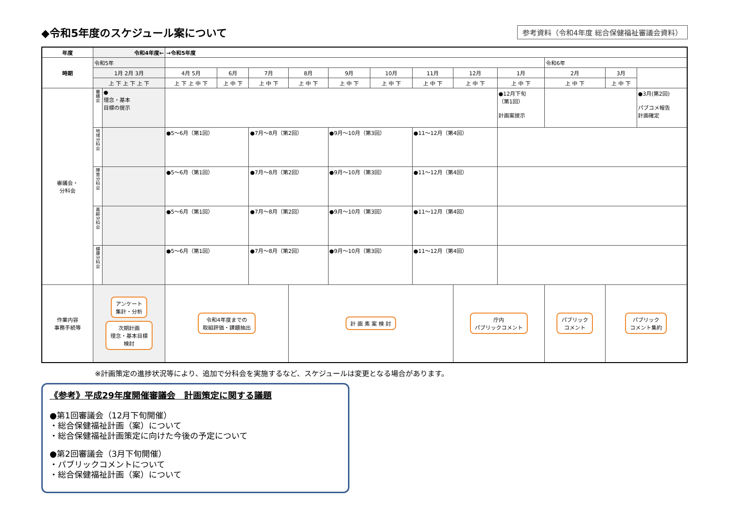◆令和5年度のスケジュール案について
参考資料（令和4年度 総合保健福祉審議会資料）
| 年度 | 令和4年度← | | →令和5年度 | | | | | | | | | | | |
| --- | --- | --- | --- | --- | --- | --- | --- | --- | --- | --- | --- | --- | --- | --- |
| 時期 | 令和5年 | | | | | | | | | | | 令和6年 | | |
| | 1月 2月 3月 | | 4月 5月 | 6月 | 7月 | 8月 | 9月 | 10月 | 11月 | 12月 | 1月 | 2月 | 3月 | |
| | 上 下 上 下 上 下 | | 上 下 上 中 下 | 上 中 下 | 上 中 下 | 上 中 下 | 上 中 下 | 上 中 下 | 上 中 下 | 上 中 下 | 上 中 下 | 上 中 下 | 上 中 下 | |
| 審議会・ 分科会 | 審議会 | ● 理念・基本 目標の提示 | | | | | | | | | ●12月下旬 （第1回） 計画案提示 | | | ●3月(第2回) パブコメ報告 計画確定 |
| | 地域分科会 | | ●5～6月（第1回） | | ●7月～8月（第2回） | | ●9月～10月（第3回） | | ●11～12月（第4回） | | | | | |
| | 障害分科会 | | ●5～6月（第1回） | | ●7月～8月（第2回） | | ●9月～10月（第3回） | | ●11～12月（第4回） | | | | | |
| | 高齢分科会 | | ●5～6月（第1回） | | ●7月～8月（第2回） | | ●9月～10月（第3回） | | ●11～12月（第4回） | | | | | |
| | 健康分科会 | | ●5～6月（第1回） | | ●7月～8月（第2回） | | ●9月～10月（第3回） | | ●11～12月（第4回） | | | | | |
| 作業内容 事務手続等 | アンケート 集計・分析 次期計画 理念・基本目標 検討 | | 令和4年度までの 取組評価・課題抽出 | | | 計 画 素 案 検 討 | | | | 庁内 パブリックコメント | | パブリック コメント | パブリック コメント集約 | |
※計画策定の進捗状況等により、追加で分科会を実施するなど、スケジュールは変更となる場合があります。
《参考》平成29年度開催審議会　計画策定に関する議題
●第1回審議会（12月下旬開催）
・総合保健福祉計画（案）について
・総合保健福祉計画策定に向けた今後の予定について
●第2回審議会（3月下旬開催）
・パブリックコメントについて
・総合保健福祉計画（案）について